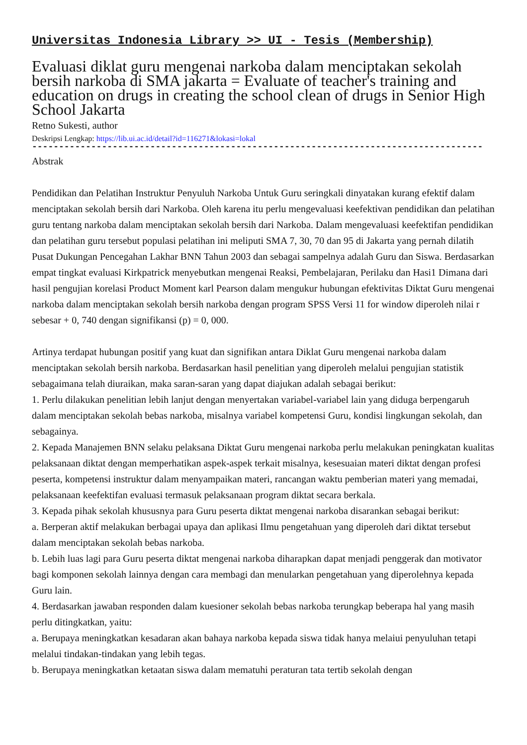Universitas Indonesia Library >> UI - Tesis (Membership)
Evaluasi diklat guru mengenai narkoba dalam menciptakan sekolah bersih narkoba di SMA jakarta = Evaluate of teacher's training and education on drugs in creating the school clean of drugs in Senior High School Jakarta
Retno Sukesti, author
Deskripsi Lengkap: https://lib.ui.ac.id/detail?id=116271&lokasi=lokal
------------------------------------------------------------------------------------------
Abstrak
Pendidikan dan Pelatihan Instruktur Penyuluh Narkoba Untuk Guru seringkali dinyatakan kurang efektif dalam menciptakan sekolah bersih dari Narkoba. Oleh karena itu perlu mengevaluasi keefektivan pendidikan dan pelatihan guru tentang narkoba dalam menciptakan sekolah bersih dari Narkoba. Dalam mengevaluasi keefektifan pendidikan dan pelatihan guru tersebut populasi pelatihan ini meliputi SMA 7, 30, 70 dan 95 di Jakarta yang pernah dilatih Pusat Dukungan Pencegahan Lakhar BNN Tahun 2003 dan sebagai sampelnya adalah Guru dan Siswa. Berdasarkan empat tingkat evaluasi Kirkpatrick menyebutkan mengenai Reaksi, Pembelajaran, Perilaku dan Hasi1 Dimana dari hasil pengujian korelasi Product Moment karl Pearson dalam mengukur hubungan efektivitas Diktat Guru mengenai narkoba dalam menciptakan sekolah bersih narkoba dengan program SPSS Versi 11 for window diperoleh nilai r sebesar + 0, 740 dengan signifikansi (p) = 0, 000.
Artinya terdapat hubungan positif yang kuat dan signifikan antara Diklat Guru mengenai narkoba dalam menciptakan sekolah bersih narkoba. Berdasarkan hasil penelitian yang diperoleh melalui pengujian statistik sebagaimana telah diuraikan, maka saran-saran yang dapat diajukan adalah sebagai berikut:
1. Perlu dilakukan penelitian lebih lanjut dengan menyertakan variabel-variabel lain yang diduga berpengaruh dalam menciptakan sekolah bebas narkoba, misalnya variabel kompetensi Guru, kondisi lingkungan sekolah, dan sebagainya.
2. Kepada Manajemen BNN selaku pelaksana Diktat Guru mengenai narkoba perlu melakukan peningkatan kualitas pelaksanaan diktat dengan memperhatikan aspek-aspek terkait misalnya, kesesuaian materi diktat dengan profesi peserta, kompetensi instruktur dalam menyampaikan materi, rancangan waktu pemberian materi yang memadai, pelaksanaan keefektifan evaluasi termasuk pelaksanaan program diktat secara berkala.
3. Kepada pihak sekolah khususnya para Guru peserta diktat mengenai narkoba disarankan sebagai berikut:
a. Berperan aktif melakukan berbagai upaya dan aplikasi Ilmu pengetahuan yang diperoleh dari diktat tersebut dalam menciptakan sekolah bebas narkoba.
b. Lebih luas lagi para Guru peserta diktat mengenai narkoba diharapkan dapat menjadi penggerak dan motivator bagi komponen sekolah lainnya dengan cara membagi dan menularkan pengetahuan yang diperolehnya kepada Guru lain.
4. Berdasarkan jawaban responden dalam kuesioner sekolah bebas narkoba terungkap beberapa hal yang masih perlu ditingkatkan, yaitu:
a. Berupaya meningkatkan kesadaran akan bahaya narkoba kepada siswa tidak hanya melaiui penyuluhan tetapi melalui tindakan-tindakan yang lebih tegas.
b. Berupaya meningkatkan ketaatan siswa dalam mematuhi peraturan tata tertib sekolah dengan